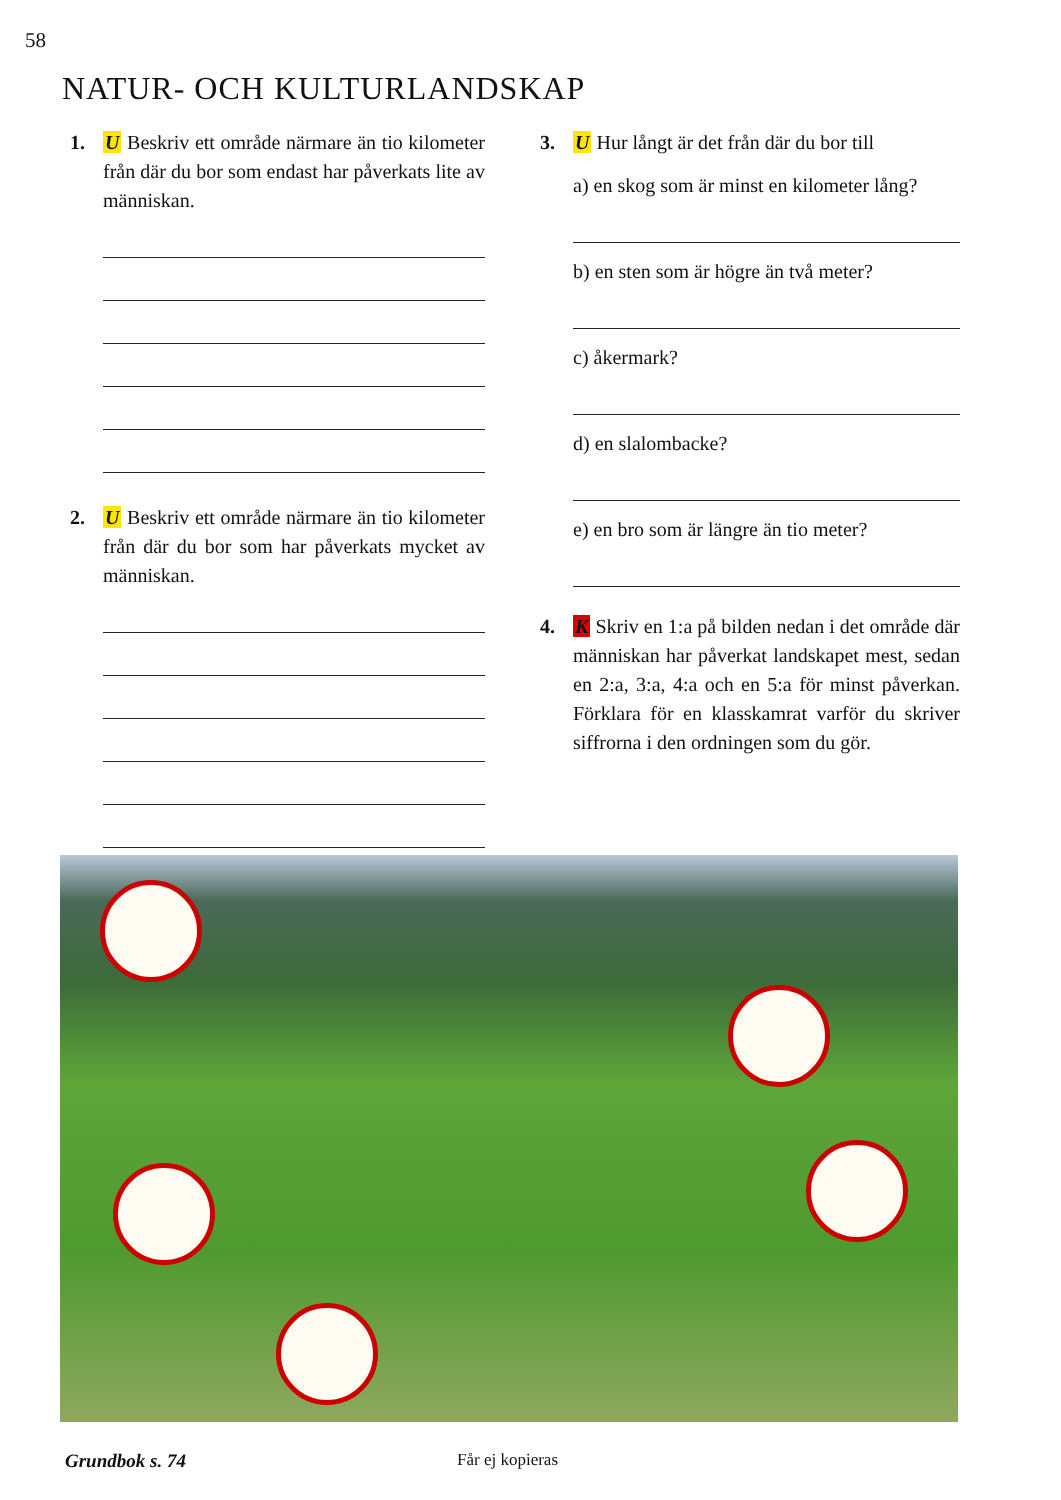58
NATUR- OCH KULTURLANDSKAP
1. U Beskriv ett område närmare än tio kilometer från där du bor som endast har påverkats lite av människan.
2. U Beskriv ett område närmare än tio kilometer från där du bor som har påverkats mycket av människan.
3. U Hur långt är det från där du bor till
a) en skog som är minst en kilometer lång?
b) en sten som är högre än två meter?
c) åkermark?
d) en slalombacke?
e) en bro som är längre än tio meter?
4. K Skriv en 1:a på bilden nedan i det område där människan har påverkat landskapet mest, sedan en 2:a, 3:a, 4:a och en 5:a för minst påverkan. Förklara för en klasskamrat varför du skriver siffrorna i den ordningen som du gör.
Grundbok s. 74 Får ej kopieras